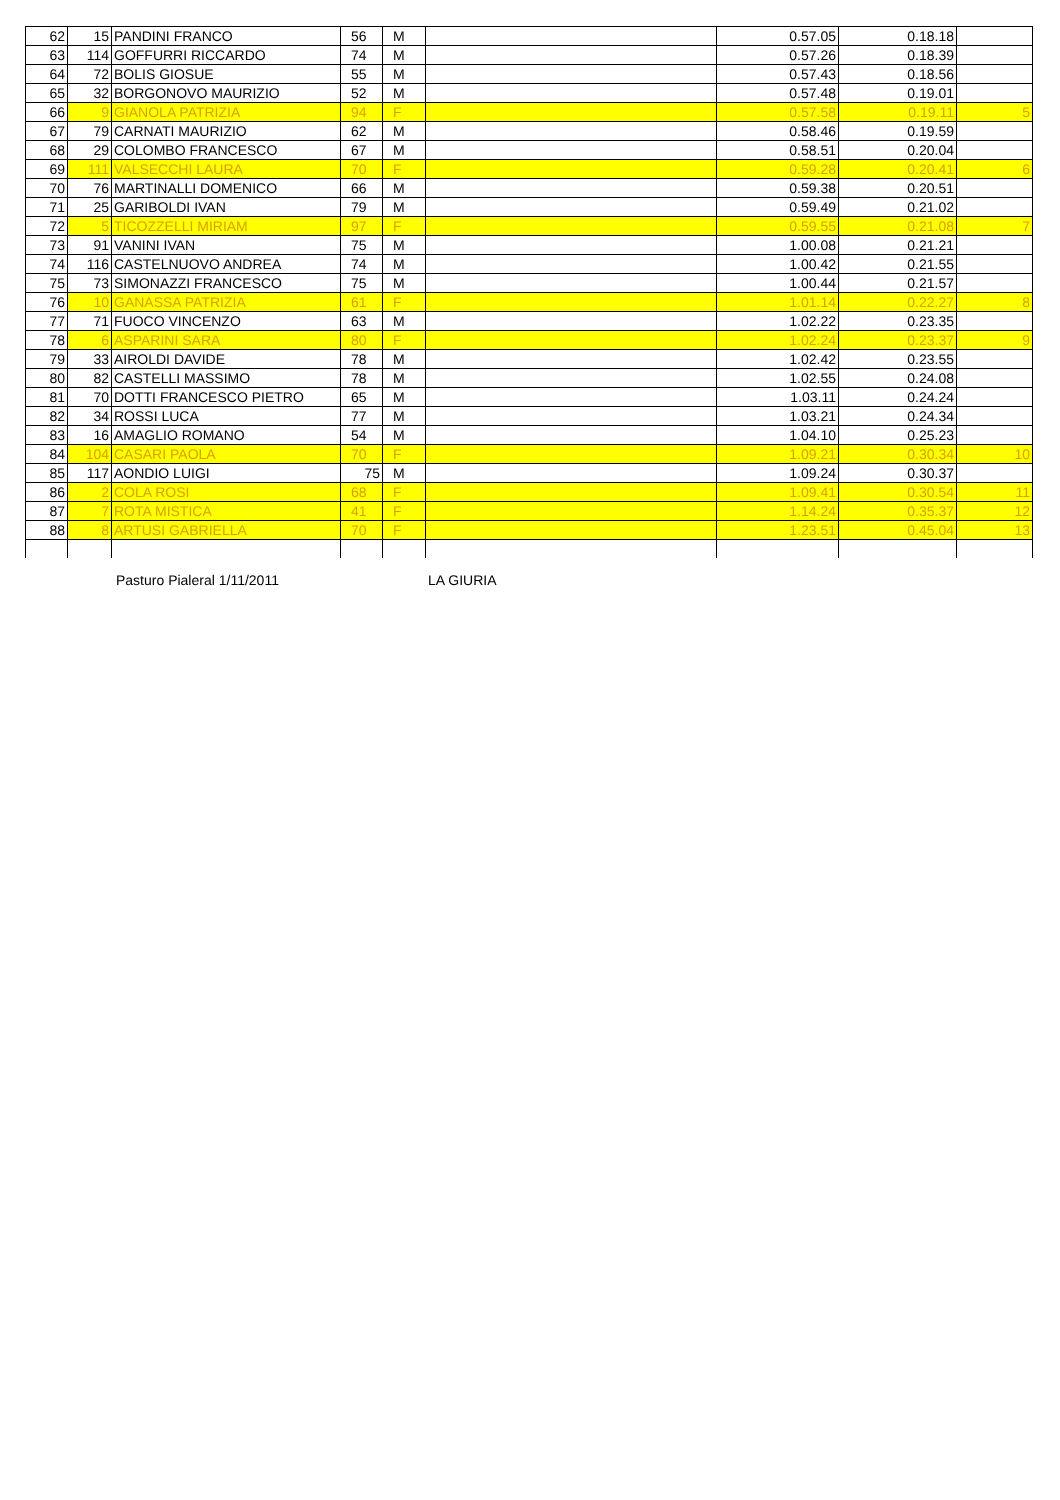| 62 | 15 | PANDINI FRANCO | 56 | M | | 0.57.05 | 0.18.18 | |
| 63 | 114 | GOFFURRI RICCARDO | 74 | M | | 0.57.26 | 0.18.39 | |
| 64 | 72 | BOLIS GIOSUE | 55 | M | | 0.57.43 | 0.18.56 | |
| 65 | 32 | BORGONOVO MAURIZIO | 52 | M | | 0.57.48 | 0.19.01 | |
| 66 | 9 | GIANOLA PATRIZIA | 94 | F | | 0.57.58 | 0.19.11 | 5 |
| 67 | 79 | CARNATI MAURIZIO | 62 | M | | 0.58.46 | 0.19.59 | |
| 68 | 29 | COLOMBO FRANCESCO | 67 | M | | 0.58.51 | 0.20.04 | |
| 69 | 111 | VALSECCHI LAURA | 70 | F | | 0.59.28 | 0.20.41 | 6 |
| 70 | 76 | MARTINALLI DOMENICO | 66 | M | | 0.59.38 | 0.20.51 | |
| 71 | 25 | GARIBOLDI IVAN | 79 | M | | 0.59.49 | 0.21.02 | |
| 72 | 5 | TICOZZELLI MIRIAM | 97 | F | | 0.59.55 | 0.21.08 | 7 |
| 73 | 91 | VANINI IVAN | 75 | M | | 1.00.08 | 0.21.21 | |
| 74 | 116 | CASTELNUOVO ANDREA | 74 | M | | 1.00.42 | 0.21.55 | |
| 75 | 73 | SIMONAZZI FRANCESCO | 75 | M | | 1.00.44 | 0.21.57 | |
| 76 | 10 | GANASSA PATRIZIA | 61 | F | | 1.01.14 | 0.22.27 | 8 |
| 77 | 71 | FUOCO VINCENZO | 63 | M | | 1.02.22 | 0.23.35 | |
| 78 | 6 | ASPARINI SARA | 80 | F | | 1.02.24 | 0.23.37 | 9 |
| 79 | 33 | AIROLDI DAVIDE | 78 | M | | 1.02.42 | 0.23.55 | |
| 80 | 82 | CASTELLI MASSIMO | 78 | M | | 1.02.55 | 0.24.08 | |
| 81 | 70 | DOTTI FRANCESCO PIETRO | 65 | M | | 1.03.11 | 0.24.24 | |
| 82 | 34 | ROSSI LUCA | 77 | M | | 1.03.21 | 0.24.34 | |
| 83 | 16 | AMAGLIO ROMANO | 54 | M | | 1.04.10 | 0.25.23 | |
| 84 | 104 | CASARI PAOLA | 70 | F | | 1.09.21 | 0.30.34 | 10 |
| 85 | 117 | AONDIO LUIGI | 75 | M | | 1.09.24 | 0.30.37 | |
| 86 | 2 | COLA ROSI | 68 | F | | 1.09.41 | 0.30.54 | 11 |
| 87 | 7 | ROTA MISTICA | 41 | F | | 1.14.24 | 0.35.37 | 12 |
| 88 | 8 | ARTUSI GABRIELLA | 70 | F | | 1.23.51 | 0.45.04 | 13 |
Pasturo Pialeral 1/11/2011 LA GIURIA